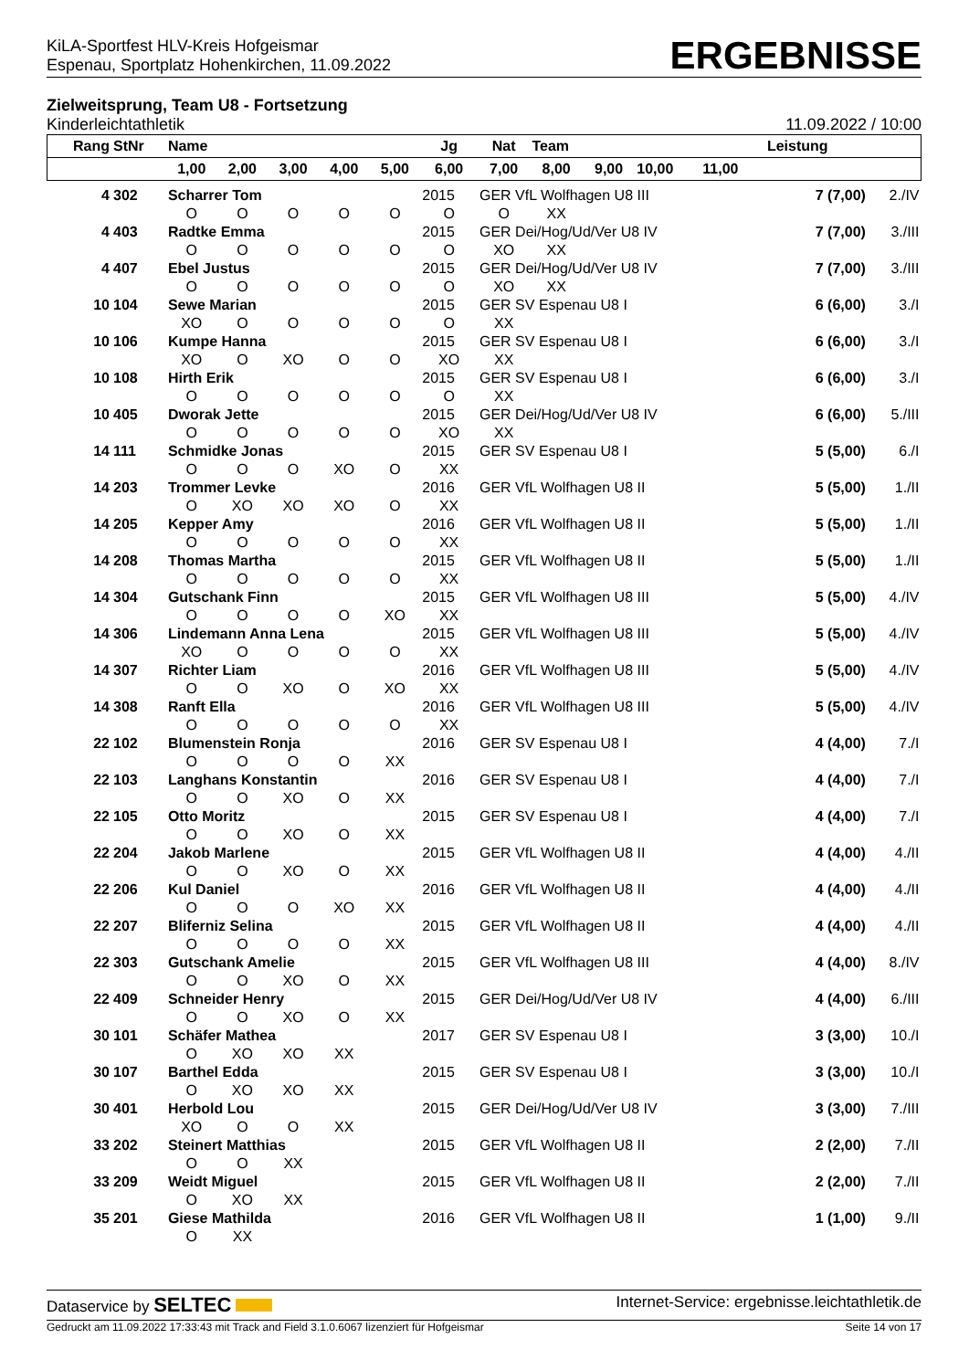KiLA-Sportfest HLV-Kreis Hofgeismar
Espenau, Sportplatz Hohenkirchen, 11.09.2022
ERGEBNISSE
Zielweitsprung, Team U8 - Fortsetzung
Kinderleichtathletik 11.09.2022 / 10:00
| Rang | StNr | Name | | | | | Jg | Nat | Team | | | | Leistung | |
| --- | --- | --- | --- | --- | --- | --- | --- | --- | --- | --- | --- | --- | --- | --- |
| | | 1,00 | 2,00 | 3,00 | 4,00 | 5,00 | 6,00 | 7,00 | 8,00 | 9,00 | 10,00 | 11,00 | | |
| 4 | 302 | Scharrer Tom | | | | | 2015 | GER VfL Wolfhagen U8 III | | | | | 7 (7,00) | 2./IV |
| | | O | O | O | O | O | O | O | XX | | | | | |
| 4 | 403 | Radtke Emma | | | | | 2015 | GER Dei/Hog/Ud/Ver U8 IV | | | | | 7 (7,00) | 3./III |
| | | O | O | O | O | O | O | XO | XX | | | | | |
| 4 | 407 | Ebel Justus | | | | | 2015 | GER Dei/Hog/Ud/Ver U8 IV | | | | | 7 (7,00) | 3./III |
| | | O | O | O | O | O | O | XO | XX | | | | | |
| 10 | 104 | Sewe Marian | | | | | 2015 | GER SV Espenau U8 I | | | | | 6 (6,00) | 3./I |
| | | XO | O | O | O | O | O | XX | | | | | | |
| 10 | 106 | Kumpe Hanna | | | | | 2015 | GER SV Espenau U8 I | | | | | 6 (6,00) | 3./I |
| | | XO | O | XO | O | O | XO | XX | | | | | | |
| 10 | 108 | Hirth Erik | | | | | 2015 | GER SV Espenau U8 I | | | | | 6 (6,00) | 3./I |
| | | O | O | O | O | O | O | XX | | | | | | |
| 10 | 405 | Dworak Jette | | | | | 2015 | GER Dei/Hog/Ud/Ver U8 IV | | | | | 6 (6,00) | 5./III |
| | | O | O | O | O | O | XO | XX | | | | | | |
| 14 | 111 | Schmidke Jonas | | | | | 2015 | GER SV Espenau U8 I | | | | | 5 (5,00) | 6./I |
| | | O | O | O | XO | O | XX | | | | | | | |
| 14 | 203 | Trommer Levke | | | | | 2016 | GER VfL Wolfhagen U8 II | | | | | 5 (5,00) | 1./II |
| | | O | XO | XO | XO | O | XX | | | | | | | |
| 14 | 205 | Kepper Amy | | | | | 2016 | GER VfL Wolfhagen U8 II | | | | | 5 (5,00) | 1./II |
| | | O | O | O | O | O | XX | | | | | | | |
| 14 | 208 | Thomas Martha | | | | | 2015 | GER VfL Wolfhagen U8 II | | | | | 5 (5,00) | 1./II |
| | | O | O | O | O | O | XX | | | | | | | |
| 14 | 304 | Gutschank Finn | | | | | 2015 | GER VfL Wolfhagen U8 III | | | | | 5 (5,00) | 4./IV |
| | | O | O | O | O | XO | XX | | | | | | | |
| 14 | 306 | Lindemann Anna Lena | | | | | 2015 | GER VfL Wolfhagen U8 III | | | | | 5 (5,00) | 4./IV |
| | | XO | O | O | O | O | XX | | | | | | | |
| 14 | 307 | Richter Liam | | | | | 2016 | GER VfL Wolfhagen U8 III | | | | | 5 (5,00) | 4./IV |
| | | O | O | XO | O | XO | XX | | | | | | | |
| 14 | 308 | Ranft Ella | | | | | 2016 | GER VfL Wolfhagen U8 III | | | | | 5 (5,00) | 4./IV |
| | | O | O | O | O | O | XX | | | | | | | |
| 22 | 102 | Blumenstein Ronja | | | | | 2016 | GER SV Espenau U8 I | | | | | 4 (4,00) | 7./I |
| | | O | O | O | O | XX | | | | | | | | |
| 22 | 103 | Langhans Konstantin | | | | | 2016 | GER SV Espenau U8 I | | | | | 4 (4,00) | 7./I |
| | | O | O | XO | O | XX | | | | | | | | |
| 22 | 105 | Otto Moritz | | | | | 2015 | GER SV Espenau U8 I | | | | | 4 (4,00) | 7./I |
| | | O | O | XO | O | XX | | | | | | | | |
| 22 | 204 | Jakob Marlene | | | | | 2015 | GER VfL Wolfhagen U8 II | | | | | 4 (4,00) | 4./II |
| | | O | O | XO | O | XX | | | | | | | | |
| 22 | 206 | Kul Daniel | | | | | 2016 | GER VfL Wolfhagen U8 II | | | | | 4 (4,00) | 4./II |
| | | O | O | O | XO | XX | | | | | | | | |
| 22 | 207 | Bliferniz Selina | | | | | 2015 | GER VfL Wolfhagen U8 II | | | | | 4 (4,00) | 4./II |
| | | O | O | O | O | XX | | | | | | | | |
| 22 | 303 | Gutschank Amelie | | | | | 2015 | GER VfL Wolfhagen U8 III | | | | | 4 (4,00) | 8./IV |
| | | O | O | XO | O | XX | | | | | | | | |
| 22 | 409 | Schneider Henry | | | | | 2015 | GER Dei/Hog/Ud/Ver U8 IV | | | | | 4 (4,00) | 6./III |
| | | O | O | XO | O | XX | | | | | | | | |
| 30 | 101 | Schäfer Mathea | | | | | 2017 | GER SV Espenau U8 I | | | | | 3 (3,00) | 10./I |
| | | O | XO | XO | XX | | | | | | | | | |
| 30 | 107 | Barthel Edda | | | | | 2015 | GER SV Espenau U8 I | | | | | 3 (3,00) | 10./I |
| | | O | XO | XO | XX | | | | | | | | | |
| 30 | 401 | Herbold Lou | | | | | 2015 | GER Dei/Hog/Ud/Ver U8 IV | | | | | 3 (3,00) | 7./III |
| | | XO | O | O | XX | | | | | | | | | |
| 33 | 202 | Steinert Matthias | | | | | 2015 | GER VfL Wolfhagen U8 II | | | | | 2 (2,00) | 7./II |
| | | O | O | XX | | | | | | | | | | |
| 33 | 209 | Weidt Miguel | | | | | 2015 | GER VfL Wolfhagen U8 II | | | | | 2 (2,00) | 7./II |
| | | O | XO | XX | | | | | | | | | | |
| 35 | 201 | Giese Mathilda | | | | | 2016 | GER VfL Wolfhagen U8 II | | | | | 1 (1,00) | 9./II |
| | | O | XX | | | | | | | | | | | |
Dataservice by SELTEC Internet-Service: ergebnisse.leichtathletik.de
Gedruckt am 11.09.2022 17:33:43 mit Track and Field 3.1.0.6067 lizenziert für Hofgeismar Seite 14 von 17